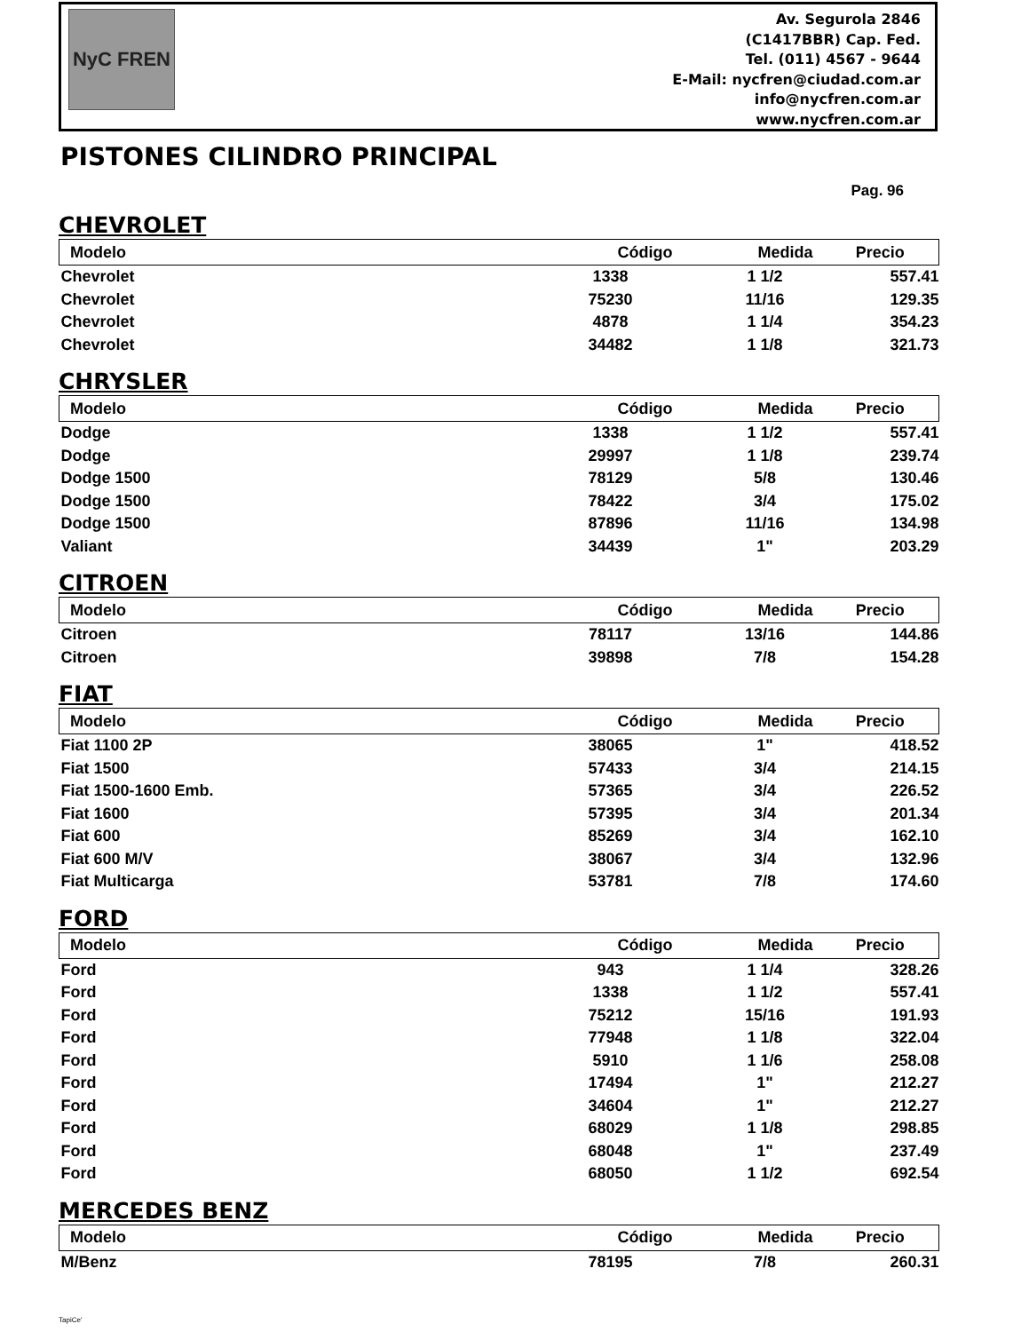NyC FREN
Av. Segurola 2846
(C1417BBR) Cap. Fed.
Tel. (011) 4567 - 9644
E-Mail: nycfren@ciudad.com.ar
info@nycfren.com.ar
www.nycfren.com.ar
PISTONES CILINDRO PRINCIPAL
Pag. 96
CHEVROLET
| Modelo | Código | Medida | Precio |
| --- | --- | --- | --- |
| Chevrolet | 1338 | 1 1/2 | 557.41 |
| Chevrolet | 75230 | 11/16 | 129.35 |
| Chevrolet | 4878 | 1 1/4 | 354.23 |
| Chevrolet | 34482 | 1 1/8 | 321.73 |
CHRYSLER
| Modelo | Código | Medida | Precio |
| --- | --- | --- | --- |
| Dodge | 1338 | 1 1/2 | 557.41 |
| Dodge | 29997 | 1 1/8 | 239.74 |
| Dodge 1500 | 78129 | 5/8 | 130.46 |
| Dodge 1500 | 78422 | 3/4 | 175.02 |
| Dodge 1500 | 87896 | 11/16 | 134.98 |
| Valiant | 34439 | 1" | 203.29 |
CITROEN
| Modelo | Código | Medida | Precio |
| --- | --- | --- | --- |
| Citroen | 78117 | 13/16 | 144.86 |
| Citroen | 39898 | 7/8 | 154.28 |
FIAT
| Modelo | Código | Medida | Precio |
| --- | --- | --- | --- |
| Fiat 1100 2P | 38065 | 1" | 418.52 |
| Fiat 1500 | 57433 | 3/4 | 214.15 |
| Fiat 1500-1600 Emb. | 57365 | 3/4 | 226.52 |
| Fiat 1600 | 57395 | 3/4 | 201.34 |
| Fiat 600 | 85269 | 3/4 | 162.10 |
| Fiat 600 M/V | 38067 | 3/4 | 132.96 |
| Fiat Multicarga | 53781 | 7/8 | 174.60 |
FORD
| Modelo | Código | Medida | Precio |
| --- | --- | --- | --- |
| Ford | 943 | 1 1/4 | 328.26 |
| Ford | 1338 | 1 1/2 | 557.41 |
| Ford | 75212 | 15/16 | 191.93 |
| Ford | 77948 | 1 1/8 | 322.04 |
| Ford | 5910 | 1 1/6 | 258.08 |
| Ford | 17494 | 1" | 212.27 |
| Ford | 34604 | 1" | 212.27 |
| Ford | 68029 | 1 1/8 | 298.85 |
| Ford | 68048 | 1" | 237.49 |
| Ford | 68050 | 1 1/2 | 692.54 |
MERCEDES BENZ
| Modelo | Código | Medida | Precio |
| --- | --- | --- | --- |
| M/Benz | 78195 | 7/8 | 260.31 |
TapiCe'